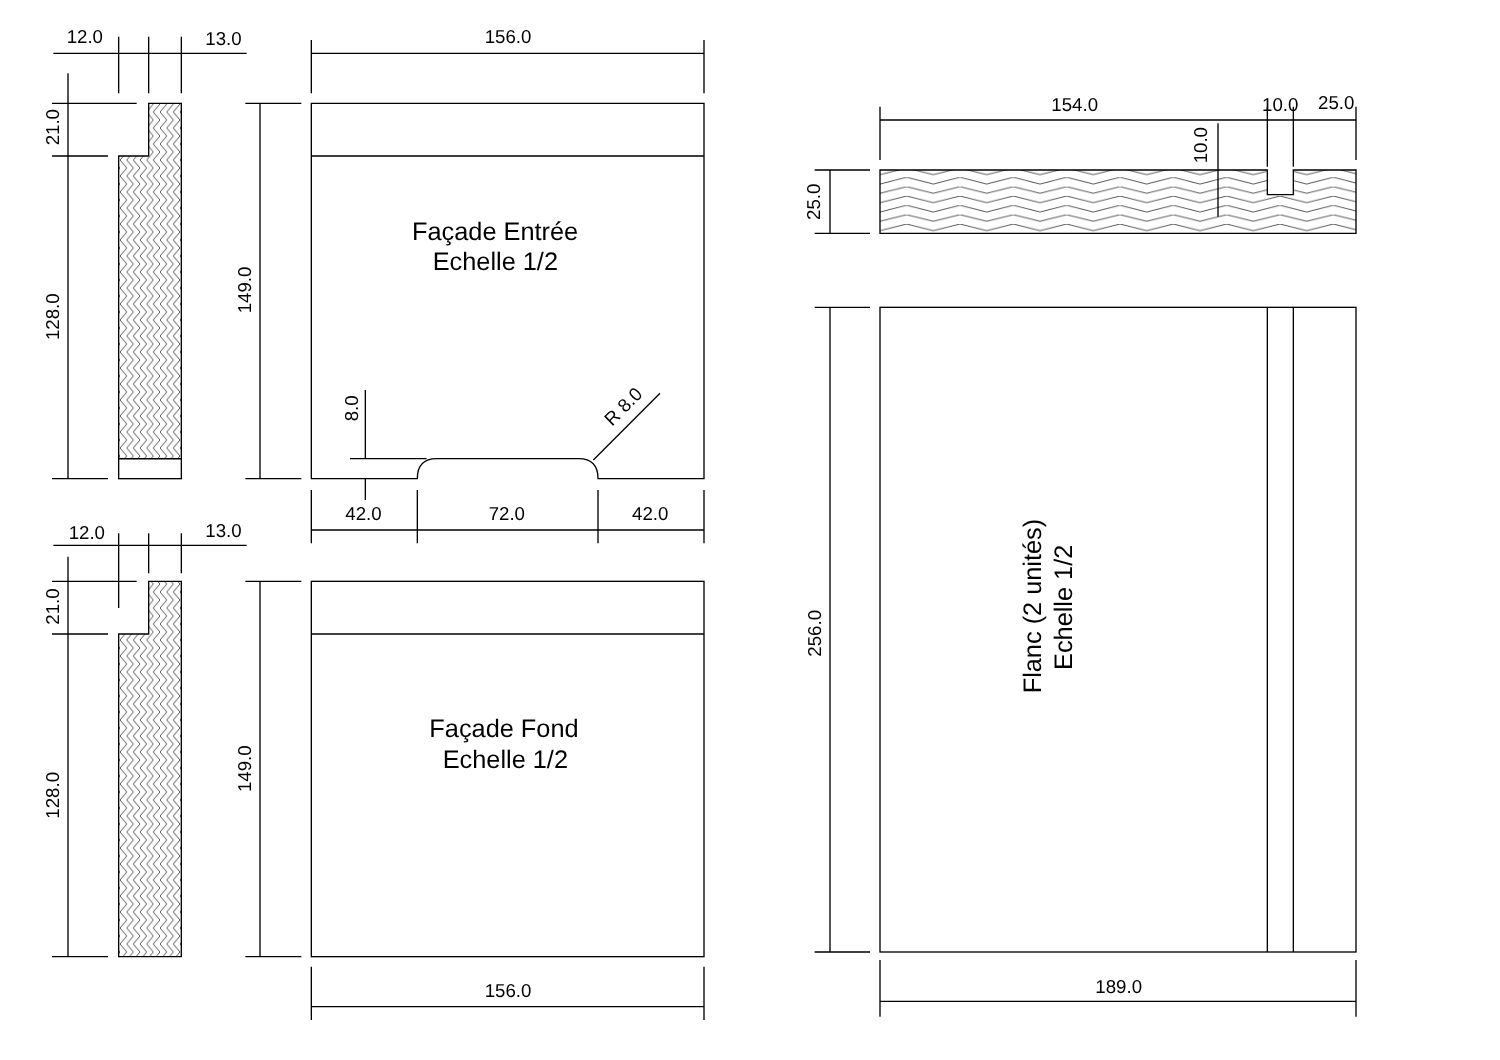12.0
13.0
21.0
128.0
156.0
149.0
Façade Entrée
Echelle 1/2
8.0
R 8.0
42.0
72.0
42.0
12.0
13.0
21.0
128.0
149.0
Façade Fond
Echelle 1/2
156.0
154.0
10.0
25.0
10.0
25.0
256.0
Flanc (2 unités)
Echelle 1/2
189.0